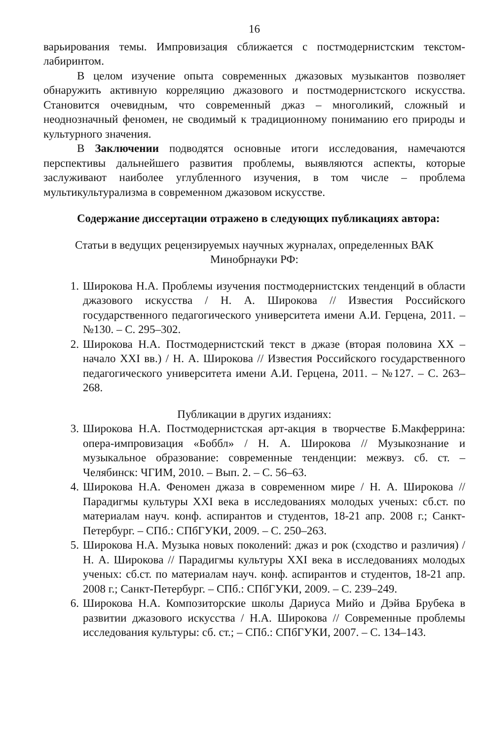16
варьирования темы. Импровизация сближается с постмодернистским текстом-лабиринтом.
В целом изучение опыта современных джазовых музыкантов позволяет обнаружить активную корреляцию джазового и постмодернистского искусства. Становится очевидным, что современный джаз – многоликий, сложный и неоднозначный феномен, не сводимый к традиционному пониманию его природы и культурного значения.
В Заключении подводятся основные итоги исследования, намечаются перспективы дальнейшего развития проблемы, выявляются аспекты, которые заслуживают наиболее углубленного изучения, в том числе – проблема мультикультурализма в современном джазовом искусстве.
Содержание диссертации отражено в следующих публикациях автора:
Статьи в ведущих рецензируемых научных журналах, определенных ВАК Минобрнауки РФ:
1. Широкова Н.А. Проблемы изучения постмодернистских тенденций в области джазового искусства / Н. А. Широкова // Известия Российского государственного педагогического университета имени А.И. Герцена, 2011. – №130. – С. 295–302.
2. Широкова Н.А. Постмодернистский текст в джазе (вторая половина XX – начало XXI вв.) / Н. А. Широкова // Известия Российского государственного педагогического университета имени А.И. Герцена, 2011. – №127. – С. 263–268.
Публикации в других изданиях:
3. Широкова Н.А. Постмодернистская арт-акция в творчестве Б.Макферрина: опера-импровизация «Боббл» / Н. А. Широкова // Музыкознание и музыкальное образование: современные тенденции: межвуз. сб. ст. – Челябинск: ЧГИМ, 2010. – Вып. 2. – С. 56–63.
4. Широкова Н.А. Феномен джаза в современном мире / Н. А. Широкова // Парадигмы культуры XXI века в исследованиях молодых ученых: сб.ст. по материалам науч. конф. аспирантов и студентов, 18-21 апр. 2008 г.; Санкт-Петербург. – СПб.: СПбГУКИ, 2009. – С. 250–263.
5. Широкова Н.А. Музыка новых поколений: джаз и рок (сходство и различия) / Н. А. Широкова // Парадигмы культуры XXI века в исследованиях молодых ученых: сб.ст. по материалам науч. конф. аспирантов и студентов, 18-21 апр. 2008 г.; Санкт-Петербург. – СПб.: СПбГУКИ, 2009. – С. 239–249.
6. Широкова Н.А. Композиторские школы Дариуса Мийо и Дэйва Брубека в развитии джазового искусства / Н.А. Широкова // Современные проблемы исследования культуры: сб. ст.; – СПб.: СПбГУКИ, 2007. – С. 134–143.